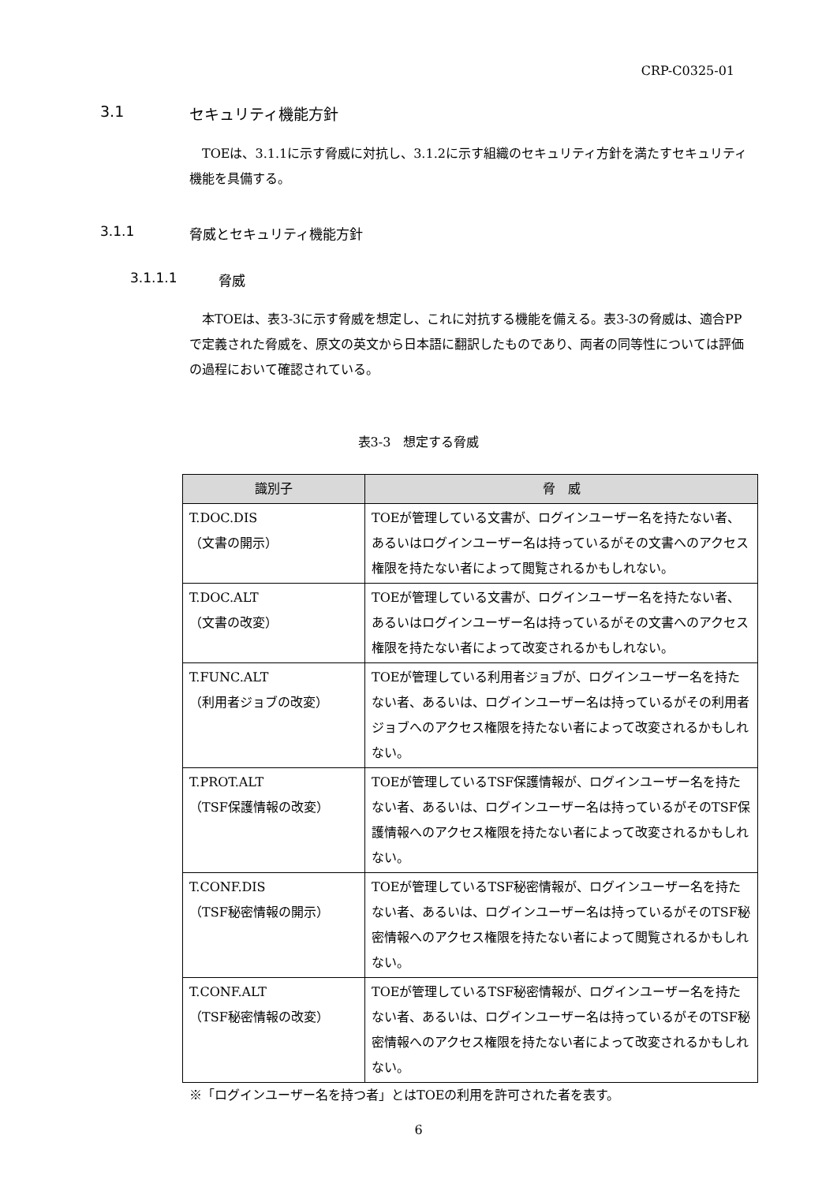CRP-C0325-01
3.1 セキュリティ機能方針
TOEは、3.1.1に示す脅威に対抗し、3.1.2に示す組織のセキュリティ方針を満たすセキュリティ機能を具備する。
3.1.1 脅威とセキュリティ機能方針
3.1.1.1 脅威
本TOEは、表3-3に示す脅威を想定し、これに対抗する機能を備える。表3-3の脅威は、適合PPで定義された脅威を、原文の英文から日本語に翻訳したものであり、両者の同等性については評価の過程において確認されている。
表3-3　想定する脅威
| 識別子 | 脅 威 |
| --- | --- |
| T.DOC.DIS （文書の開示） | TOEが管理している文書が、ログインユーザー名を持たない者、あるいはログインユーザー名は持っているがその文書へのアクセス権限を持たない者によって閲覧されるかもしれない。 |
| T.DOC.ALT （文書の改変） | TOEが管理している文書が、ログインユーザー名を持たない者、あるいはログインユーザー名は持っているがその文書へのアクセス権限を持たない者によって改変されるかもしれない。 |
| T.FUNC.ALT （利用者ジョブの改変） | TOEが管理している利用者ジョブが、ログインユーザー名を持たない者、あるいは、ログインユーザー名は持っているがその利用者ジョブへのアクセス権限を持たない者によって改変されるかもしれない。 |
| T.PROT.ALT （TSF保護情報の改変） | TOEが管理しているTSF保護情報が、ログインユーザー名を持たない者、あるいは、ログインユーザー名は持っているがそのTSF保護情報へのアクセス権限を持たない者によって改変されるかもしれない。 |
| T.CONF.DIS （TSF秘密情報の開示） | TOEが管理しているTSF秘密情報が、ログインユーザー名を持たない者、あるいは、ログインユーザー名は持っているがそのTSF秘密情報へのアクセス権限を持たない者によって閲覧されるかもしれない。 |
| T.CONF.ALT （TSF秘密情報の改変） | TOEが管理しているTSF秘密情報が、ログインユーザー名を持たない者、あるいは、ログインユーザー名は持っているがそのTSF秘密情報へのアクセス権限を持たない者によって改変されるかもしれない。 |
※「ログインユーザー名を持つ者」とはTOEの利用を許可された者を表す。
6